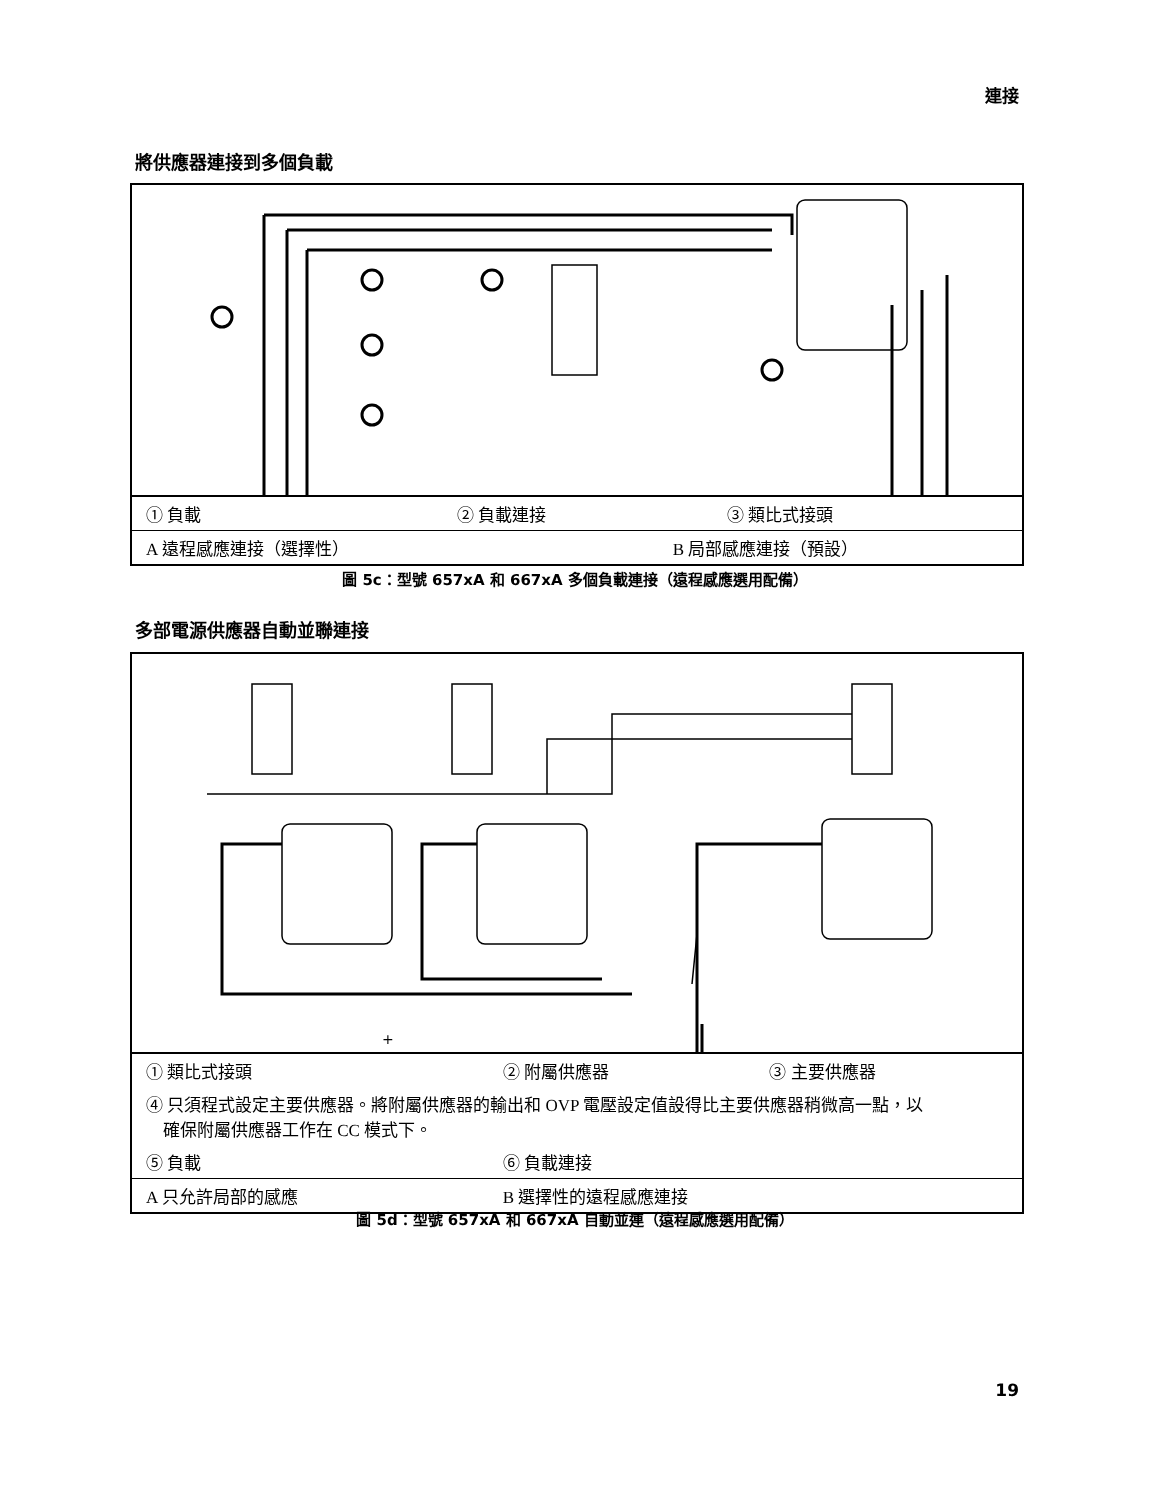連接
將供應器連接到多個負載
| ① 負載 | ② 負載連接 | ③ 類比式接頭 |
| A 遠程感應連接（選擇性） | B 局部感應連接（預設） | |
圖 5c：型號 657xA 和 667xA 多個負載連接（遠程感應選用配備）
多部電源供應器自動並聯連接
+
| ① 類比式接頭 | ② 附屬供應器 | ③ 主要供應器 |
| ④ 只須程式設定主要供應器。將附屬供應器的輸出和 OVP 電壓設定值設得比主要供應器稍微高一點，以 確保附屬供應器工作在 CC 模式下。 | | |
| ⑤ 負載 | ⑥ 負載連接 | |
| A 只允許局部的感應 | B 選擇性的遠程感應連接 | |
圖 5d：型號 657xA 和 667xA 自動並連（遠程感應選用配備）
19